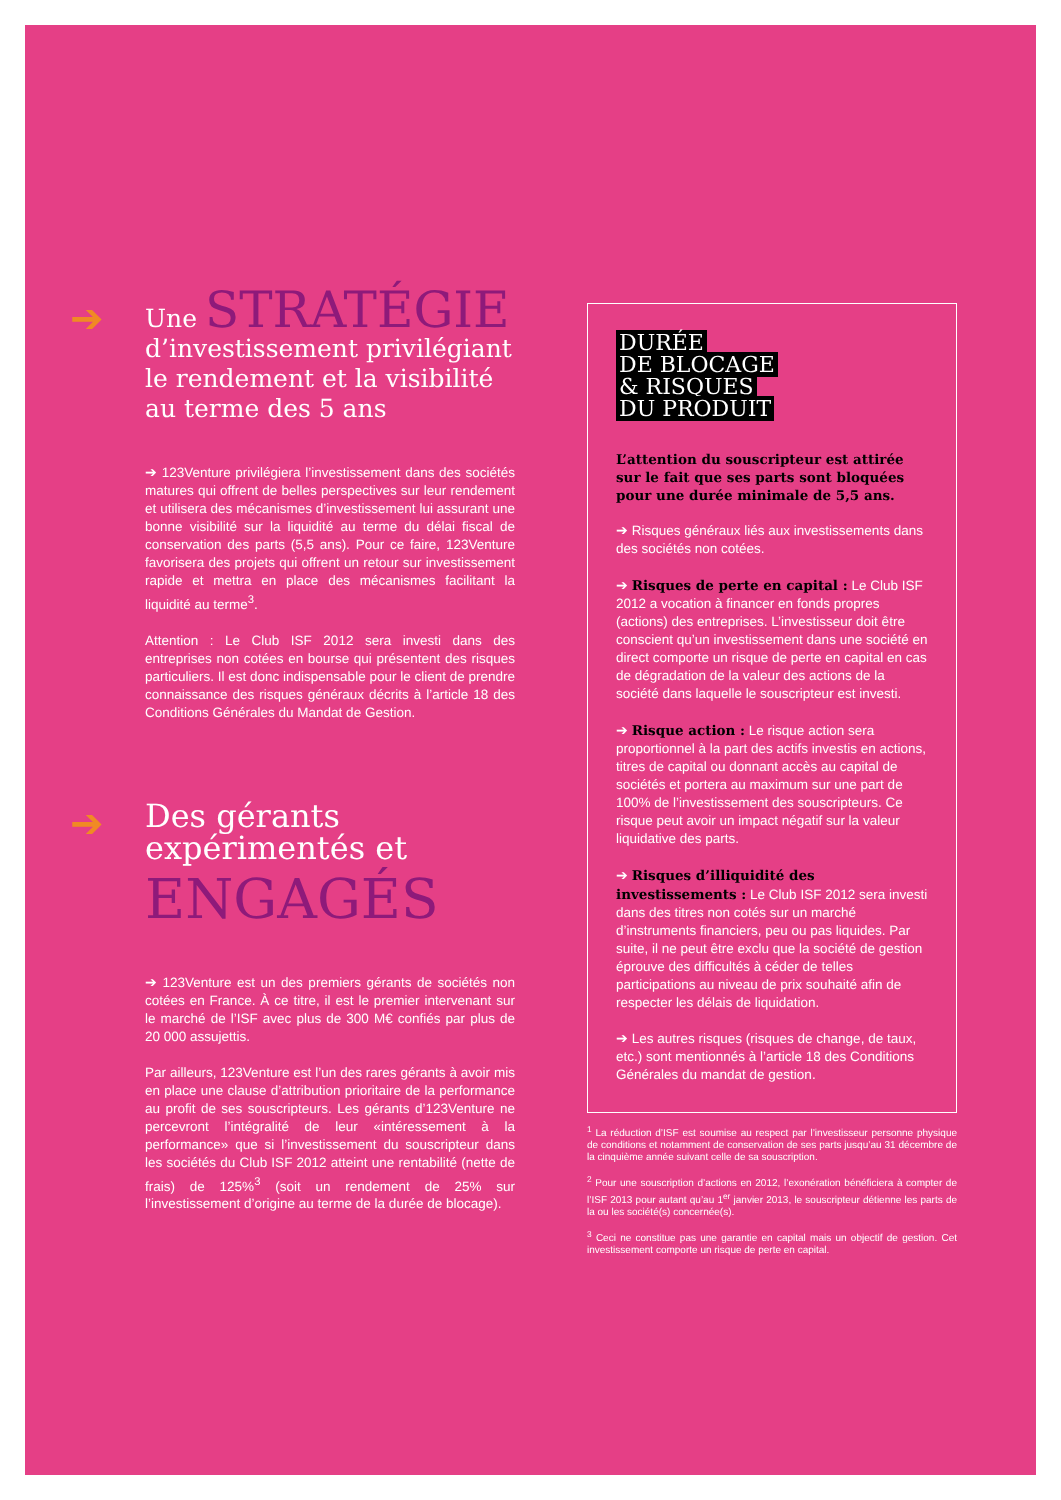➔
Une STRATÉGIE
d’investissement privilégiant le rendement et la visibilité au terme des 5 ans
➔ 123Venture privilégiera l’investissement dans des sociétés matures qui offrent de belles perspectives sur leur rendement et utilisera des mécanismes d’investissement lui assurant une bonne visibilité sur la liquidité au terme du délai fiscal de conservation des parts (5,5 ans). Pour ce faire, 123Venture favorisera des projets qui offrent un retour sur investissement rapide et mettra en place des mécanismes facilitant la liquidité au terme<sup>3</sup>.
Attention : Le Club ISF 2012 sera investi dans des entreprises non cotées en bourse qui présentent des risques particuliers. Il est donc indispensable pour le client de prendre connaissance des risques généraux décrits à l’article 18 des Conditions Générales du Mandat de Gestion.
➔
Des gérants expérimentés et
ENGAGÉS
➔ 123Venture est un des premiers gérants de sociétés non cotées en France. À ce titre, il est le premier intervenant sur le marché de l’ISF avec plus de 300 M€ confiés par plus de 20 000 assujettis.
Par ailleurs, 123Venture est l’un des rares gérants à avoir mis en place une clause d’attribution prioritaire de la performance au profit de ses souscripteurs. Les gérants d’123Venture ne percevront l’intégralité de leur «intéressement à la performance» que si l’investissement du souscripteur dans les sociétés du Club ISF 2012 atteint une rentabilité (nette de frais) de 125%<sup>3</sup> (soit un rendement de 25% sur l’investissement d’origine au terme de la durée de blocage).
DURÉE
DE BLOCAGE
& RISQUES
DU PRODUIT
L’attention du souscripteur est attirée sur le fait que ses parts sont bloquées pour une durée minimale de 5,5 ans.
➔ Risques généraux liés aux investissements dans des sociétés non cotées.
➔ Risques de perte en capital : Le Club ISF 2012 a vocation à financer en fonds propres (actions) des entreprises. L’investisseur doit être conscient qu’un investissement dans une société en direct comporte un risque de perte en capital en cas de dégradation de la valeur des actions de la société dans laquelle le souscripteur est investi.
➔ Risque action : Le risque action sera proportionnel à la part des actifs investis en actions, titres de capital ou donnant accès au capital de sociétés et portera au maximum sur une part de 100% de l’investissement des souscripteurs. Ce risque peut avoir un impact négatif sur la valeur liquidative des parts.
➔ Risques d’illiquidité des investissements : Le Club ISF 2012 sera investi dans des titres non cotés sur un marché d’instruments financiers, peu ou pas liquides. Par suite, il ne peut être exclu que la société de gestion éprouve des difficultés à céder de telles participations au niveau de prix souhaité afin de respecter les délais de liquidation.
➔ Les autres risques (risques de change, de taux, etc.) sont mentionnés à l’article 18 des Conditions Générales du mandat de gestion.
<sup>1</sup> La réduction d’ISF est soumise au respect par l’investisseur personne physique de conditions et notamment de conservation de ses parts jusqu’au 31 décembre de la cinquième année suivant celle de sa souscription.
<sup>2</sup> Pour une souscription d’actions en 2012, l’exonération bénéficiera à compter de l’ISF 2013 pour autant qu’au 1<sup>er</sup> janvier 2013, le souscripteur détienne les parts de la ou les société(s) concernée(s).
<sup>3</sup> Ceci ne constitue pas une garantie en capital mais un objectif de gestion. Cet investissement comporte un risque de perte en capital.